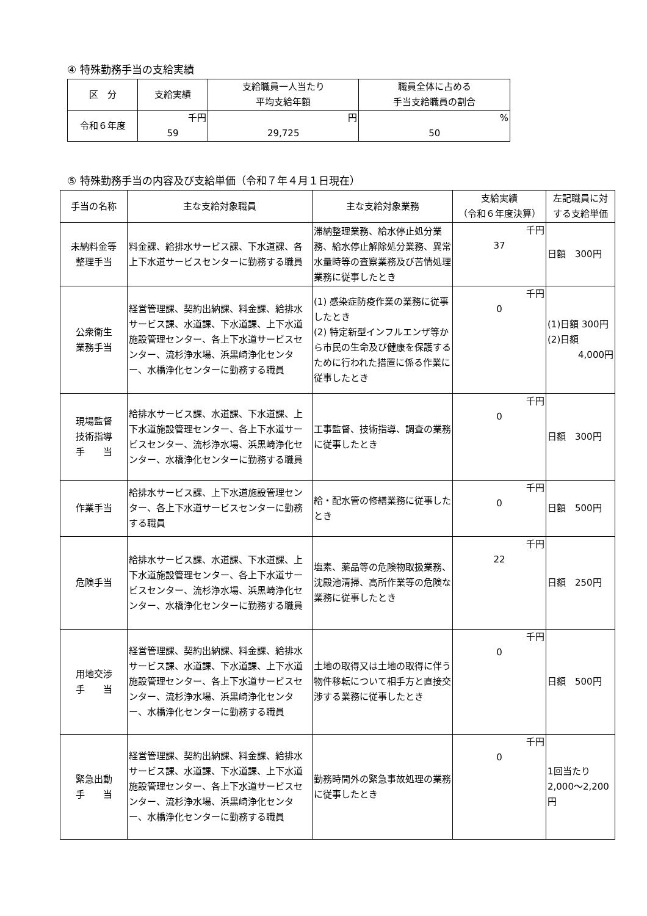④ 特殊勤務手当の支給実績
| 区 分 | 支給実績 | 支給職員一人当たり 平均支給年額 | 職員全体に占める 手当支給職員の割合 |
| --- | --- | --- | --- |
| 令和６年度 | 千円 59 | 円 29,725 | % 50 |
⑤ 特殊勤務手当の内容及び支給単価（令和７年４月１日現在）
| 手当の名称 | 主な支給対象職員 | 主な支給対象業務 | 支給実績 （令和６年度決算） | 左記職員に対 する支給単価 |
| --- | --- | --- | --- | --- |
| 未納料金等 整理手当 | 料金課、給排水サービス課、下水道課、各上下水道サービスセンターに勤務する職員 | 滞納整理業務、給水停止処分業務、給水停止解除処分業務、異常水量時等の査察業務及び苦情処理業務に従事したとき | 千円 37 | 日額 300円 |
| 公衆衛生 業務手当 | 経営管理課、契約出納課、料金課、給排水サービス課、水道課、下水道課、上下水道施設管理センター、各上下水道サービスセンター、流杉浄水場、浜黒崎浄化センター、水橋浄化センターに勤務する職員 | (1) 感染症防疫作業の業務に従事したとき (2) 特定新型インフルエンザ等から市民の生命及び健康を保護するために行われた措置に係る作業に従事したとき | 千円 0 | (1)日額 300円 (2)日額 4,000円 |
| 現場監督 技術指導 手 当 | 給排水サービス課、水道課、下水道課、上下水道施設管理センター、各上下水道サービスセンター、流杉浄水場、浜黒崎浄化センター、水橋浄化センターに勤務する職員 | 工事監督、技術指導、調査の業務に従事したとき | 千円 0 | 日額 300円 |
| 作業手当 | 給排水サービス課、上下水道施設管理センター、各上下水道サービスセンターに勤務する職員 | 給・配水管の修繕業務に従事したとき | 千円 0 | 日額 500円 |
| 危険手当 | 給排水サービス課、水道課、下水道課、上下水道施設管理センター、各上下水道サービスセンター、流杉浄水場、浜黒崎浄化センター、水橋浄化センターに勤務する職員 | 塩素、薬品等の危険物取扱業務、沈殿池清掃、高所作業等の危険な業務に従事したとき | 千円 22 | 日額 250円 |
| 用地交渉 手 当 | 経営管理課、契約出納課、料金課、給排水サービス課、水道課、下水道課、上下水道施設管理センター、各上下水道サービスセンター、流杉浄水場、浜黒崎浄化センター、水橋浄化センターに勤務する職員 | 土地の取得又は土地の取得に伴う物件移転について相手方と直接交渉する業務に従事したとき | 千円 0 | 日額 500円 |
| 緊急出動 手 当 | 経営管理課、契約出納課、料金課、給排水サービス課、水道課、下水道課、上下水道施設管理センター、各上下水道サービスセンター、流杉浄水場、浜黒崎浄化センター、水橋浄化センターに勤務する職員 | 勤務時間外の緊急事故処理の業務に従事したとき | 千円 0 | 1回当たり 2,000～2,200円 |